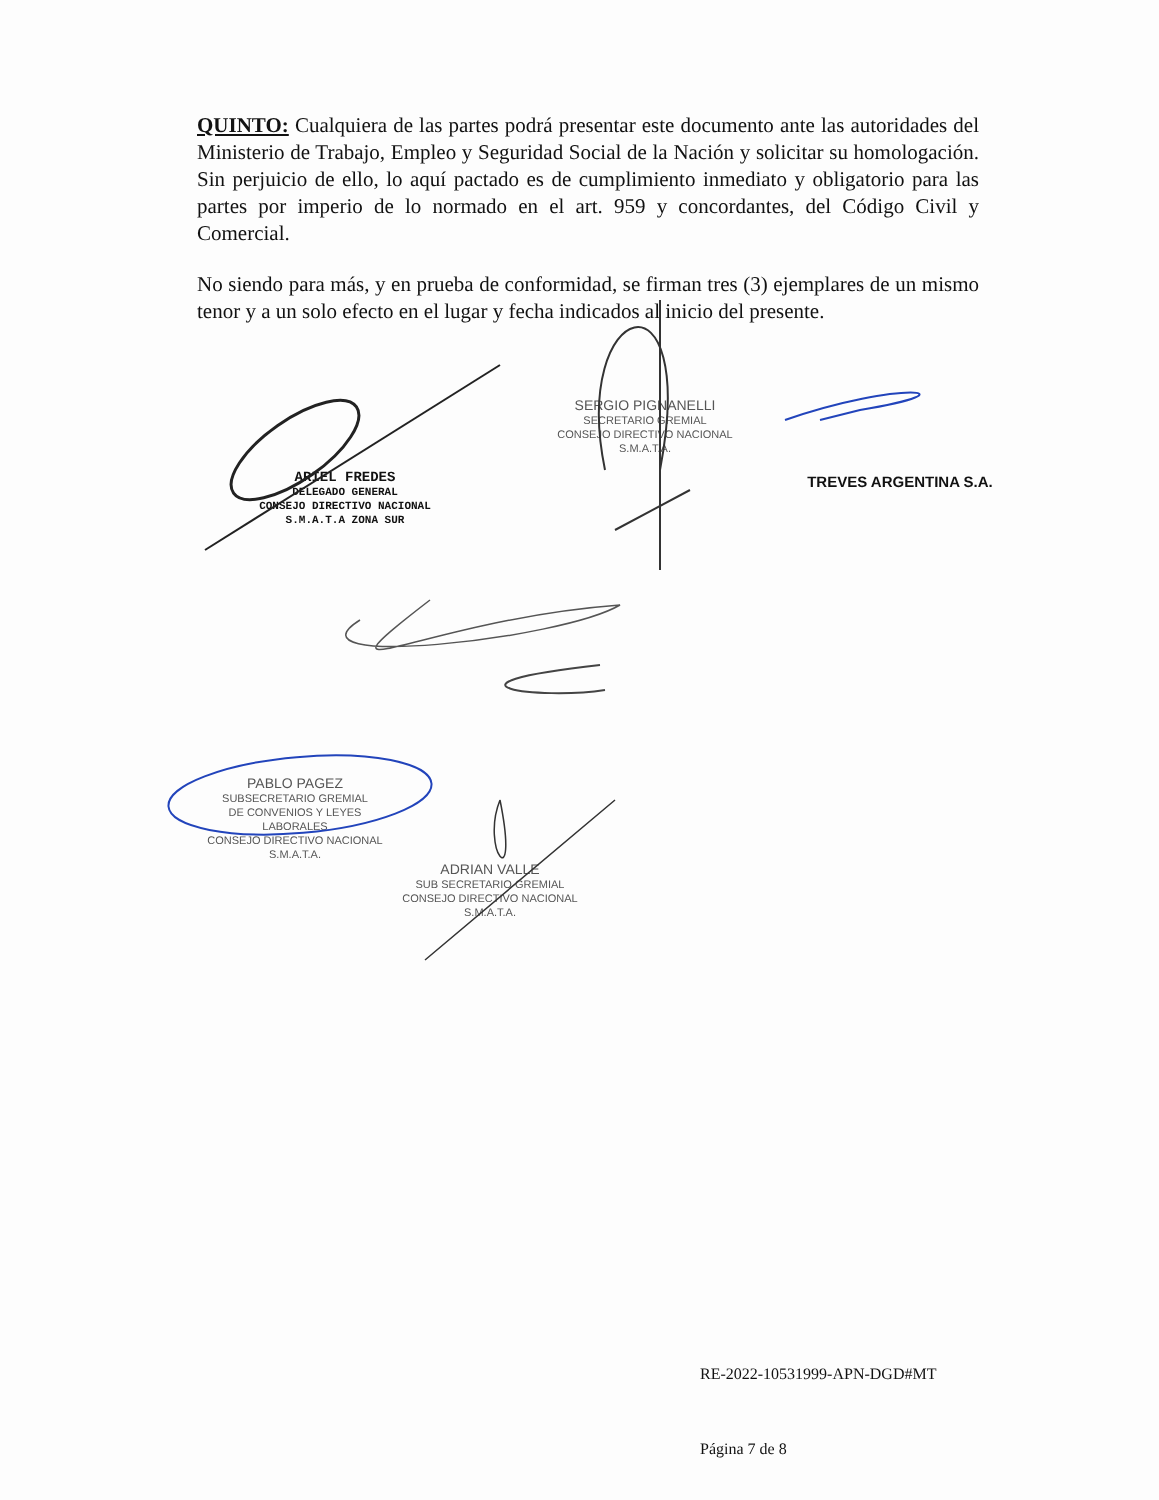QUINTO: Cualquiera de las partes podrá presentar este documento ante las autoridades del Ministerio de Trabajo, Empleo y Seguridad Social de la Nación y solicitar su homologación. Sin perjuicio de ello, lo aquí pactado es de cumplimiento inmediato y obligatorio para las partes por imperio de lo normado en el art. 959 y concordantes, del Código Civil y Comercial.
No siendo para más, y en prueba de conformidad, se firman tres (3) ejemplares de un mismo tenor y a un solo efecto en el lugar y fecha indicados al inicio del presente.
SERGIO PIGNANELLI
SECRETARIO GREMIAL
CONSEJO DIRECTIVO NACIONAL
S.M.A.T.A.
TREVES ARGENTINA S.A.
ARIEL FREDES
DELEGADO GENERAL
CONSEJO DIRECTIVO NACIONAL
S.M.A.T.A ZONA SUR
PABLO PAGEZ
SUBSECRETARIO GREMIAL
DE CONVENIOS Y LEYES LABORALES
CONSEJO DIRECTIVO NACIONAL
S.M.A.T.A.
ADRIAN VALLE
SUB SECRETARIO GREMIAL
CONSEJO DIRECTIVO NACIONAL
S.M.A.T.A.
RE-2022-10531999-APN-DGD#MT
Página 7 de 8